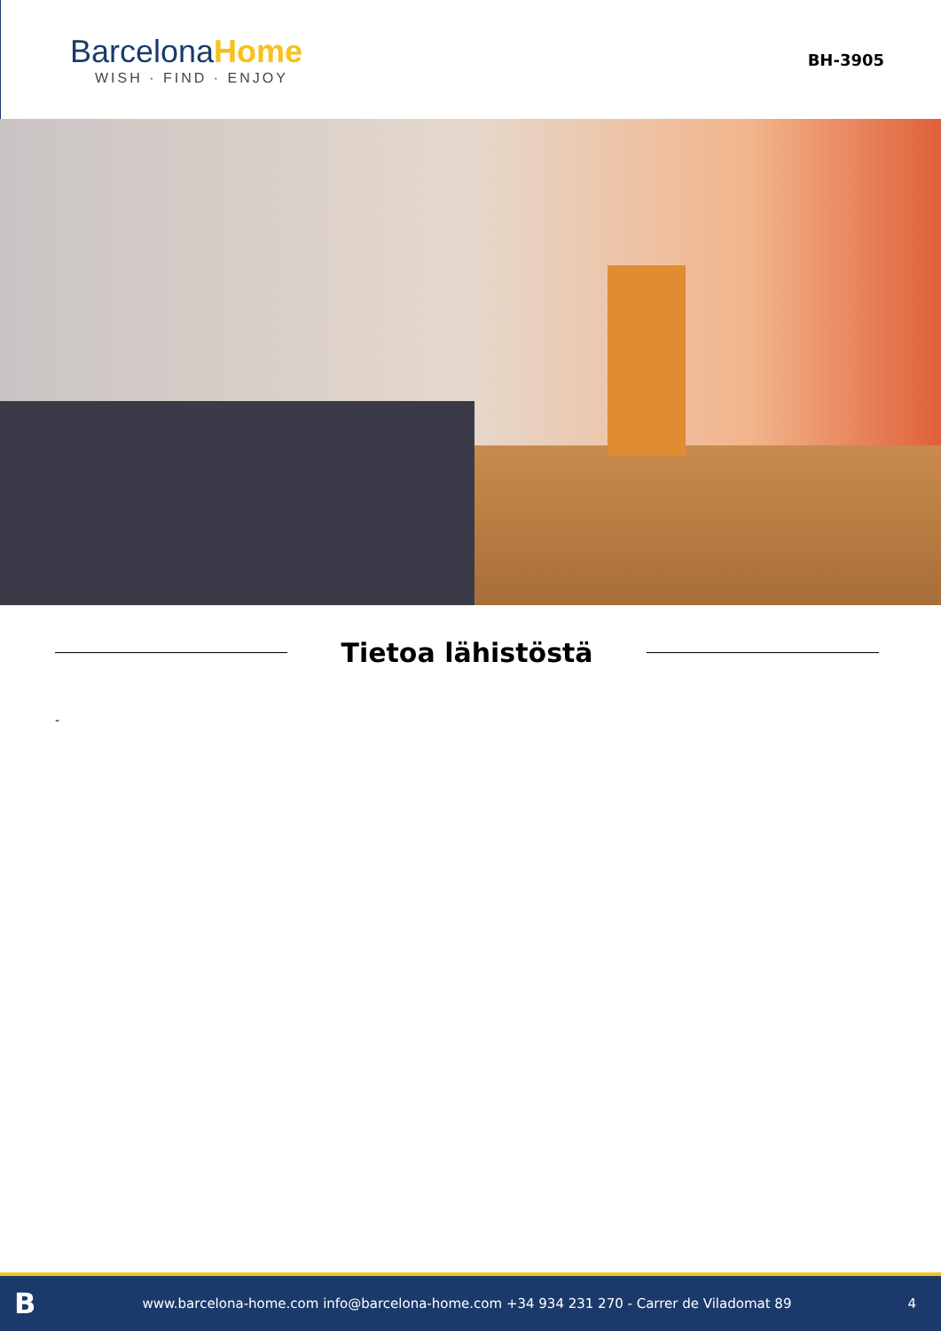BarcelonaHome
WISH · FIND · ENJOY
BH-3905
Tietoa lähistöstä
-
Bwww.barcelona-home.com info@barcelona-home.com +34 934 231 270 - Carrer de Viladomat 89 4